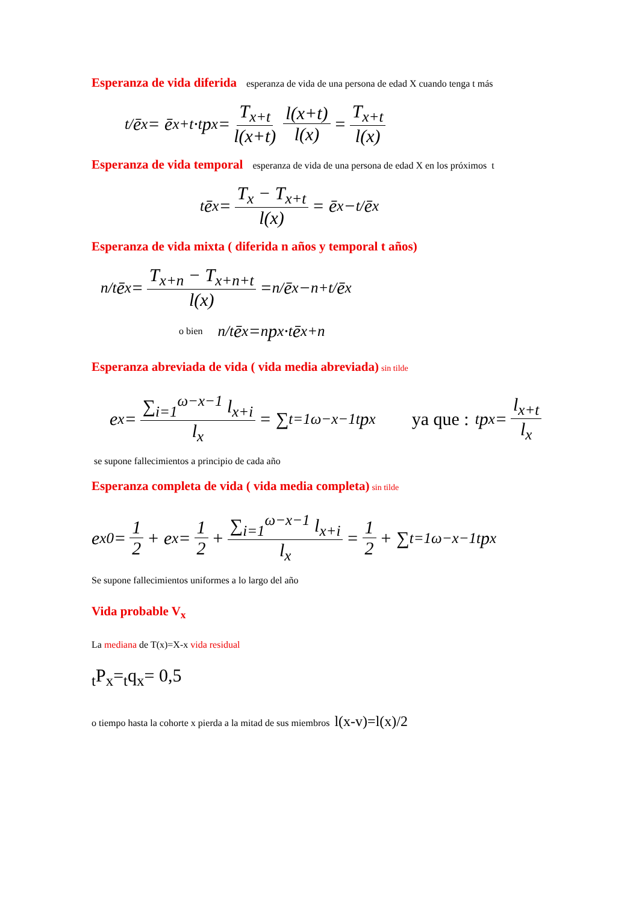Esperanza de vida diferida
esperanza de vida de una persona de edad X cuando tenga t más
<sub>t/</sub>ē<sub>x</sub> = ē<sub>x+t</sub> · <sub>t</sub>p<sub>x</sub> = T<sub>x+t</sub> l(x+t) l(x+t) l(x) = T<sub>x+t</sub> l(x)
Esperanza de vida temporal
esperanza de vida de una persona de edad X en los próximos t
<sub>t</sub>ē<sub>x</sub> = T<sub>x</sub> − T<sub>x+t</sub> l(x) = ē<sub>x</sub> − <sub>t/</sub>ē<sub>x</sub>
Esperanza de vida mixta ( diferida n años y temporal t años)
<sub>n/t</sub>ē<sub>x</sub> = T<sub>x+n</sub> − T<sub>x+n+t</sub> l(x) = <sub>n/</sub>ē<sub>x</sub> − <sub>n+t/</sub>ē<sub>x</sub>
o bien<sub>n/t</sub>ē<sub>x</sub> = <sub>n</sub>p<sub>x</sub>·<sub>t</sub>ē<sub>x+n</sub>
Esperanza abreviada de vida ( vida media abreviada)
sin tilde
e<sub>x</sub> = ∑<sub>i=1</sub><sup>ω−x−1</sup> l<sub>x+i</sub> l<sub>x</sub> = ∑<sub>t=1</sub><sup>ω−x−1</sup> <sub>t</sub>p<sub>x</sub> ya que :<sub>t</sub>p<sub>x</sub> = l<sub>x+t</sub> l<sub>x</sub>
se supone fallecimientos a principio de cada año
Esperanza completa de vida ( vida media completa)
sin tilde
e<sub>x</sub><sup>0</sup> = 1 2 + e<sub>x</sub> = 1 2 + ∑<sub>i=1</sub><sup>ω−x−1</sup> l<sub>x+i</sub> l<sub>x</sub> = 1 2 + ∑<sub>t=1</sub><sup>ω−x−1</sup> <sub>t</sub>p<sub>x</sub>
Se supone fallecimientos uniformes a lo largo del año
Vida probable V<sub>x</sub>
La mediana de T(x)=X-x vida residual
<sub>t</sub>P<sub>x</sub>=<sub>t</sub>q<sub>x</sub>= 0,5
o tiempo hasta la cohorte x pierda a la mitad de sus miembros l(x-v)=l(x)/2